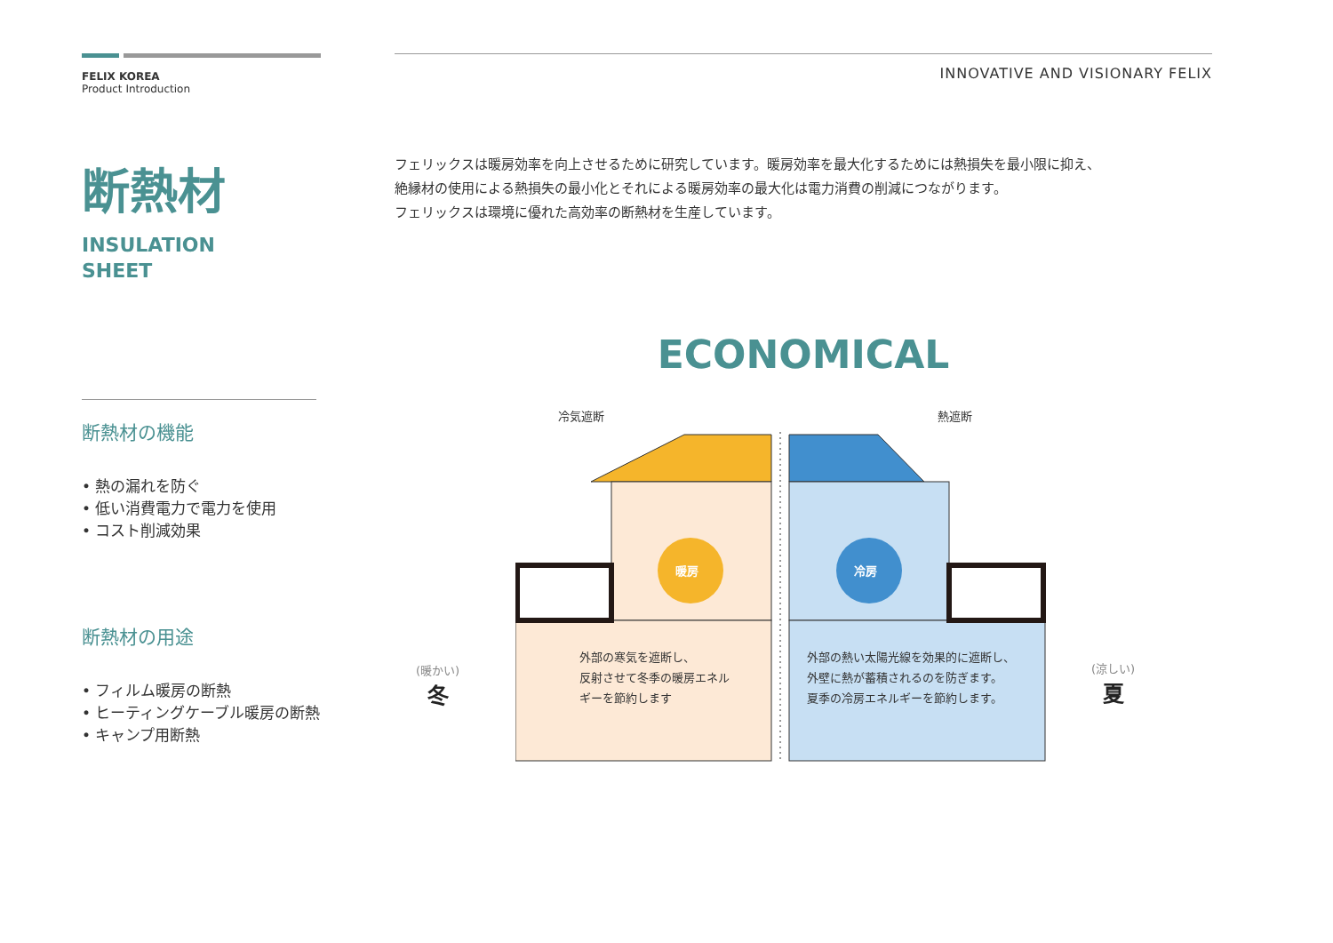FELIX KOREA
Product Introduction
断熱材
INSULATION
SHEET
断熱材の機能
• 熱の漏れを防ぐ
• 低い消費電力で電力を使用
• コスト削減効果
断熱材の用途
• フィルム暖房の断熱
• ヒーティングケーブル暖房の断熱
• キャンプ用断熱
INNOVATIVE AND VISIONARY FELIX
フェリックスは暖房効率を向上させるために研究しています。暖房効率を最大化するためには熱損失を最小限に抑え、
絶縁材の使用による熱損失の最小化とそれによる暖房効率の最大化は電力消費の削減につながります。
フェリックスは環境に優れた高効率の断熱材を生産しています。
ECONOMICAL
冷気遮断 熱遮断
暖房 冷房
外部の寒気を遮断し、
反射させて冬季の暖房エネル
ギーを節約します
外部の熱い太陽光線を効果的に遮断し、
外壁に熱が蓄積されるのを防ぎます。
夏季の冷房エネルギーを節約します。
(暖かい)
冬
(涼しい)
夏